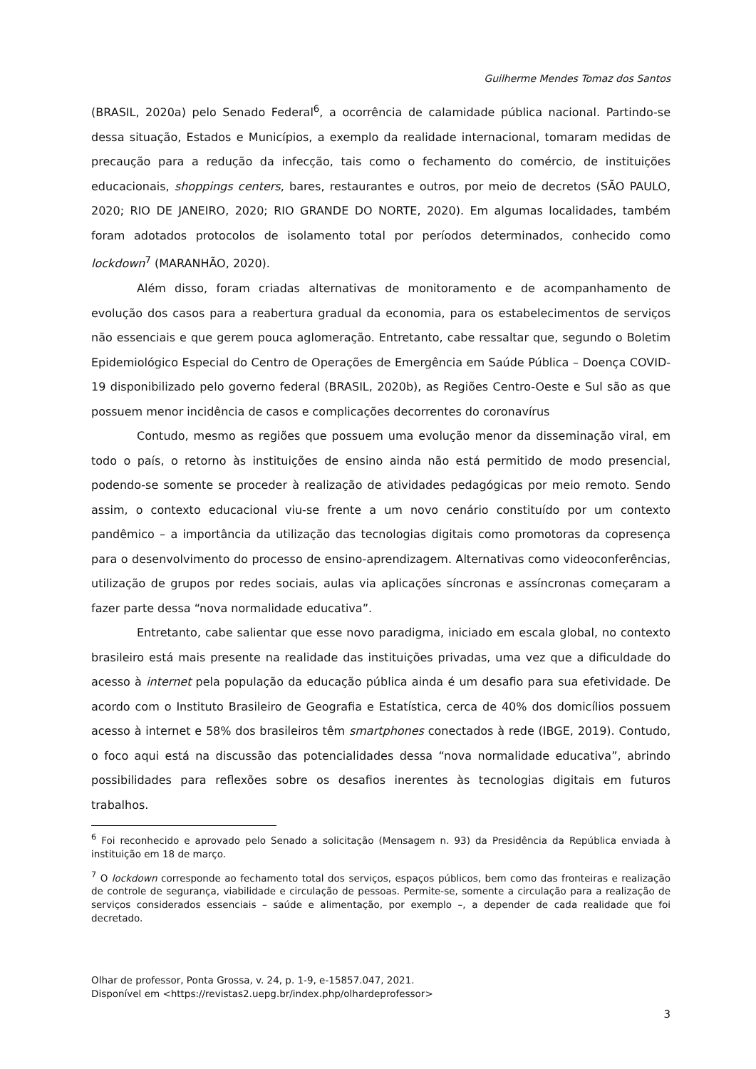Guilherme Mendes Tomaz dos Santos
(BRASIL, 2020a) pelo Senado Federal<sup>6</sup>, a ocorrência de calamidade pública nacional. Partindo-se dessa situação, Estados e Municípios, a exemplo da realidade internacional, tomaram medidas de precaução para a redução da infecção, tais como o fechamento do comércio, de instituições educacionais, shoppings centers, bares, restaurantes e outros, por meio de decretos (SÃO PAULO, 2020; RIO DE JANEIRO, 2020; RIO GRANDE DO NORTE, 2020). Em algumas localidades, também foram adotados protocolos de isolamento total por períodos determinados, conhecido como lockdown<sup>7</sup> (MARANHÃO, 2020).
Além disso, foram criadas alternativas de monitoramento e de acompanhamento de evolução dos casos para a reabertura gradual da economia, para os estabelecimentos de serviços não essenciais e que gerem pouca aglomeração. Entretanto, cabe ressaltar que, segundo o Boletim Epidemiológico Especial do Centro de Operações de Emergência em Saúde Pública – Doença COVID-19 disponibilizado pelo governo federal (BRASIL, 2020b), as Regiões Centro-Oeste e Sul são as que possuem menor incidência de casos e complicações decorrentes do coronavírus
Contudo, mesmo as regiões que possuem uma evolução menor da disseminação viral, em todo o país, o retorno às instituições de ensino ainda não está permitido de modo presencial, podendo-se somente se proceder à realização de atividades pedagógicas por meio remoto. Sendo assim, o contexto educacional viu-se frente a um novo cenário constituído por um contexto pandêmico – a importância da utilização das tecnologias digitais como promotoras da copresença para o desenvolvimento do processo de ensino-aprendizagem. Alternativas como videoconferências, utilização de grupos por redes sociais, aulas via aplicações síncronas e assíncronas começaram a fazer parte dessa “nova normalidade educativa”.
Entretanto, cabe salientar que esse novo paradigma, iniciado em escala global, no contexto brasileiro está mais presente na realidade das instituições privadas, uma vez que a dificuldade do acesso à internet pela população da educação pública ainda é um desafio para sua efetividade. De acordo com o Instituto Brasileiro de Geografia e Estatística, cerca de 40% dos domicílios possuem acesso à internet e 58% dos brasileiros têm smartphones conectados à rede (IBGE, 2019). Contudo, o foco aqui está na discussão das potencialidades dessa “nova normalidade educativa”, abrindo possibilidades para reflexões sobre os desafios inerentes às tecnologias digitais em futuros trabalhos.
<sup>6</sup> Foi reconhecido e aprovado pelo Senado a solicitação (Mensagem n. 93) da Presidência da República enviada à instituição em 18 de março.
<sup>7</sup> O lockdown corresponde ao fechamento total dos serviços, espaços públicos, bem como das fronteiras e realização de controle de segurança, viabilidade e circulação de pessoas. Permite-se, somente a circulação para a realização de serviços considerados essenciais – saúde e alimentação, por exemplo –, a depender de cada realidade que foi decretado.
Olhar de professor, Ponta Grossa, v. 24, p. 1-9, e-15857.047, 2021.
Disponível em <https://revistas2.uepg.br/index.php/olhardeprofessor>
3